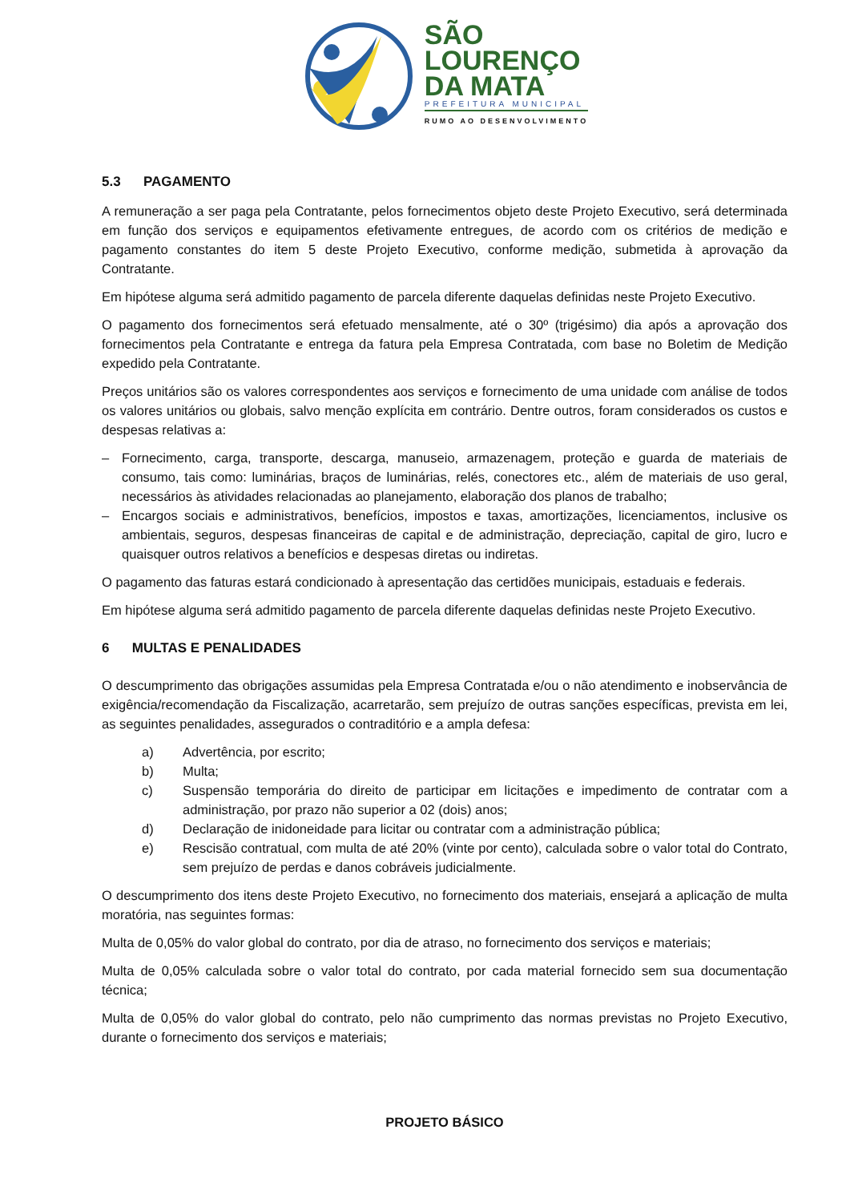SÃO
LOURENÇO
DA MATA
PREFEITURA MUNICIPAL
RUMO AO DESENVOLVIMENTO
5.3 PAGAMENTO
A remuneração a ser paga pela Contratante, pelos fornecimentos objeto deste Projeto Executivo, será determinada em função dos serviços e equipamentos efetivamente entregues, de acordo com os critérios de medição e pagamento constantes do item 5 deste Projeto Executivo, conforme medição, submetida à aprovação da Contratante.
Em hipótese alguma será admitido pagamento de parcela diferente daquelas definidas neste Projeto Executivo.
O pagamento dos fornecimentos será efetuado mensalmente, até o 30º (trigésimo) dia após a aprovação dos fornecimentos pela Contratante e entrega da fatura pela Empresa Contratada, com base no Boletim de Medição expedido pela Contratante.
Preços unitários são os valores correspondentes aos serviços e fornecimento de uma unidade com análise de todos os valores unitários ou globais, salvo menção explícita em contrário. Dentre outros, foram considerados os custos e despesas relativas a:
– Fornecimento, carga, transporte, descarga, manuseio, armazenagem, proteção e guarda de materiais de consumo, tais como: luminárias, braços de luminárias, relés, conectores etc., além de materiais de uso geral, necessários às atividades relacionadas ao planejamento, elaboração dos planos de trabalho;
– Encargos sociais e administrativos, benefícios, impostos e taxas, amortizações, licenciamentos, inclusive os ambientais, seguros, despesas financeiras de capital e de administração, depreciação, capital de giro, lucro e quaisquer outros relativos a benefícios e despesas diretas ou indiretas.
O pagamento das faturas estará condicionado à apresentação das certidões municipais, estaduais e federais.
Em hipótese alguma será admitido pagamento de parcela diferente daquelas definidas neste Projeto Executivo.
6 MULTAS E PENALIDADES
O descumprimento das obrigações assumidas pela Empresa Contratada e/ou o não atendimento e inobservância de exigência/recomendação da Fiscalização, acarretarão, sem prejuízo de outras sanções específicas, prevista em lei, as seguintes penalidades, assegurados o contraditório e a ampla defesa:
a) Advertência, por escrito;
b) Multa;
c) Suspensão temporária do direito de participar em licitações e impedimento de contratar com a administração, por prazo não superior a 02 (dois) anos;
d) Declaração de inidoneidade para licitar ou contratar com a administração pública;
e) Rescisão contratual, com multa de até 20% (vinte por cento), calculada sobre o valor total do Contrato, sem prejuízo de perdas e danos cobráveis judicialmente.
O descumprimento dos itens deste Projeto Executivo, no fornecimento dos materiais, ensejará a aplicação de multa moratória, nas seguintes formas:
Multa de 0,05% do valor global do contrato, por dia de atraso, no fornecimento dos serviços e materiais;
Multa de 0,05% calculada sobre o valor total do contrato, por cada material fornecido sem sua documentação técnica;
Multa de 0,05% do valor global do contrato, pelo não cumprimento das normas previstas no Projeto Executivo, durante o fornecimento dos serviços e materiais;
PROJETO BÁSICO